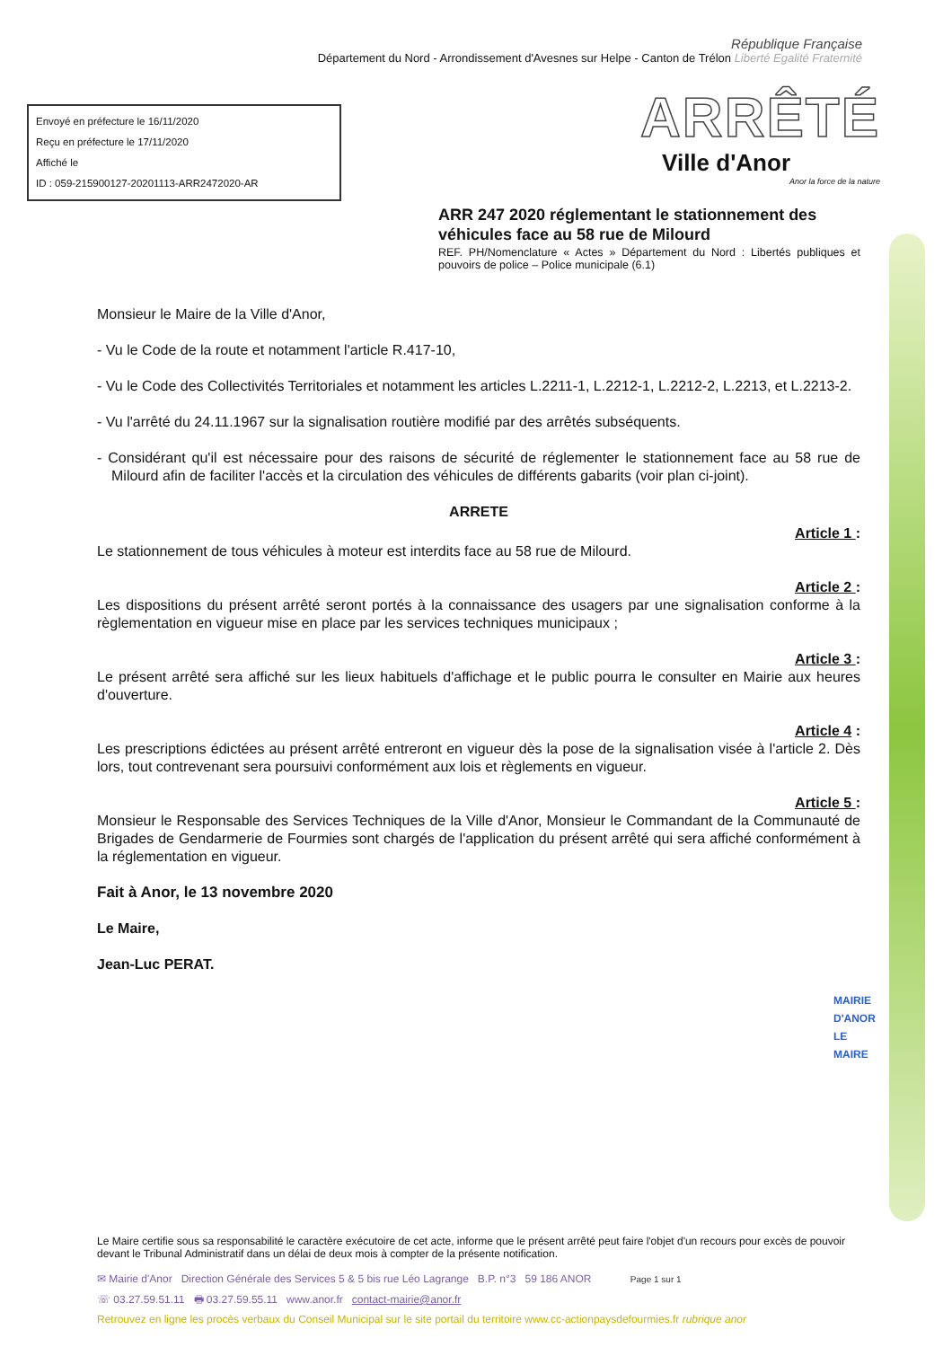République Française
Département du Nord - Arrondissement d'Avesnes sur Helpe - Canton de Trélon Liberté Egalité Fraternité
Envoyé en préfecture le 16/11/2020
Reçu en préfecture le 17/11/2020
Affiché le
ID : 059-215900127-20201113-ARR2472020-AR
ARRÊTÉ
Ville d'Anor
Anor la force de la nature
ARR 247 2020 réglementant le stationnement des véhicules face au 58 rue de Milourd
REF. PH/Nomenclature « Actes » Département du Nord : Libertés publiques et pouvoirs de police – Police municipale (6.1)
Monsieur le Maire de la Ville d'Anor,
- Vu le Code de la route et notamment l'article R.417-10,
- Vu le Code des Collectivités Territoriales et notamment les articles L.2211-1, L.2212-1, L.2212-2, L.2213, et L.2213-2.
- Vu l'arrêté du 24.11.1967 sur la signalisation routière modifié par des arrêtés subséquents.
- Considérant qu'il est nécessaire pour des raisons de sécurité de réglementer le stationnement face au 58 rue de Milourd afin de faciliter l'accès et la circulation des véhicules de différents gabarits (voir plan ci-joint).
ARRETE
Article 1 :
Le stationnement de tous véhicules à moteur est interdits face au 58 rue de Milourd.
Article 2 :
Les dispositions du présent arrêté seront portés à la connaissance des usagers par une signalisation conforme à la règlementation en vigueur mise en place par les services techniques municipaux ;
Article 3 :
Le présent arrêté sera affiché sur les lieux habituels d'affichage et le public pourra le consulter en Mairie aux heures d'ouverture.
Article 4 :
Les prescriptions édictées au présent arrêté entreront en vigueur dès la pose de la signalisation visée à l'article 2. Dès lors, tout contrevenant sera poursuivi conformément aux lois et règlements en vigueur.
Article 5 :
Monsieur le Responsable des Services Techniques de la Ville d'Anor, Monsieur le Commandant de la Communauté de Brigades de Gendarmerie de Fourmies sont chargés de l'application du présent arrêté qui sera affiché conformément à la réglementation en vigueur.
Fait à Anor, le 13 novembre 2020
Le Maire,
Jean-Luc PERAT.
MAIRIE D'ANOR LE MAIRE
Le Maire certifie sous sa responsabilité le caractère exécutoire de cet acte, informe que le présent arrêté peut faire l'objet d'un recours pour excès de pouvoir devant le Tribunal Administratif dans un délai de deux mois à compter de la présente notification.
✉ Mairie d'Anor Direction Générale des Services 5 & 5 bis rue Léo Lagrange B.P. n°3 59 186 ANOR Page 1 sur 1
☏ 03.27.59.51.11 🖶 03.27.59.55.11 www.anor.fr contact-mairie@anor.fr
Retrouvez en ligne les procès verbaux du Conseil Municipal sur le site portail du territoire www.cc-actionpaysdefourmies.fr rubrique anor